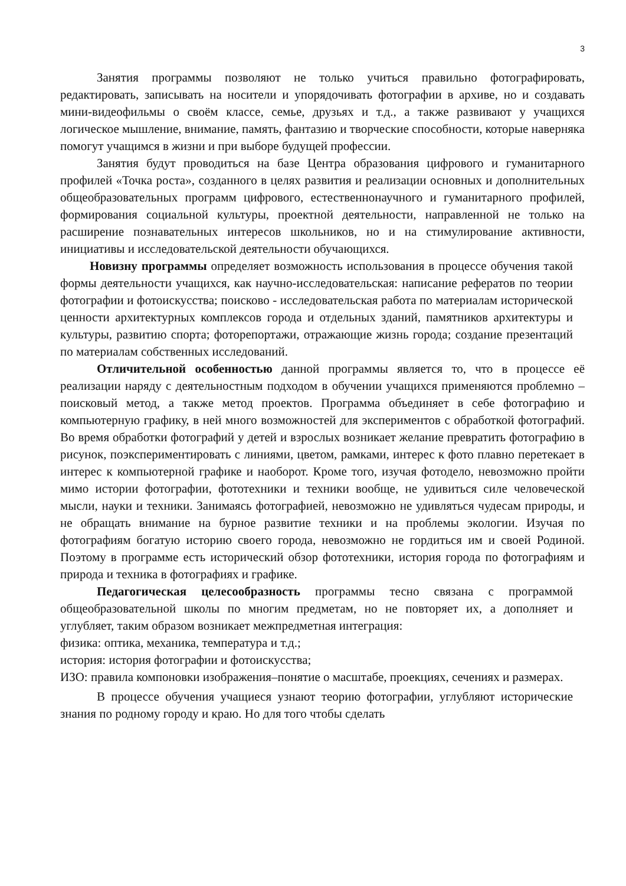3
Занятия программы позволяют не только учиться правильно фотографировать, редактировать, записывать на носители и упорядочивать фотографии в архиве, но и создавать мини-видеофильмы о своём классе, семье, друзьях и т.д., а также развивают у учащихся логическое мышление, внимание, память, фантазию и творческие способности, которые наверняка помогут учащимся в жизни и при выборе будущей профессии.
Занятия будут проводиться на базе Центра образования цифрового и гуманитарного профилей «Точка роста», созданного в целях развития и реализации основных и дополнительных общеобразовательных программ цифрового, естественнонаучного и гуманитарного профилей, формирования социальной культуры, проектной деятельности, направленной не только на расширение познавательных интересов школьников, но и на стимулирование активности, инициативы и исследовательской деятельности обучающихся.
Новизну программы определяет возможность использования в процессе обучения такой формы деятельности учащихся, как научно-исследовательская: написание рефератов по теории фотографии и фотоискусства; поисково - исследовательская работа по материалам исторической ценности архитектурных комплексов города и отдельных зданий, памятников архитектуры и культуры, развитию спорта; фоторепортажи, отражающие жизнь города; создание презентаций по материалам собственных исследований.
Отличительной особенностью данной программы является то, что в процессе её реализации наряду с деятельностным подходом в обучении учащихся применяются проблемно – поисковый метод, а также метод проектов. Программа объединяет в себе фотографию и компьютерную графику, в ней много возможностей для экспериментов с обработкой фотографий. Во время обработки фотографий у детей и взрослых возникает желание превратить фотографию в рисунок, поэкспериментировать с линиями, цветом, рамками, интерес к фото плавно перетекает в интерес к компьютерной графике и наоборот. Кроме того, изучая фотоделo, невозможно пройти мимо истории фотографии, фототехники и техники вообще, не удивиться силе человеческой мысли, науки и техники. Занимаясь фотографией, невозможно не удивляться чудесам природы, и не обращать внимание на бурное развитие техники и на проблемы экологии. Изучая по фотографиям богатую историю своего города, невозможно не гордиться им и своей Родиной. Поэтому в программе есть исторический обзор фототехники, история города по фотографиям и природа и техника в фотографиях и графике.
Педагогическая целесообразность программы тесно связана с программой общеобразовательной школы по многим предметам, но не повторяет их, а дополняет и углубляет, таким образом возникает межпредметная интеграция:
физика: оптика, механика, температура и т.д.;
история: история фотографии и фотоискусства;
ИЗО: правила компоновки изображения–понятие о масштабе, проекциях, сечениях и размерах.
В процессе обучения учащиеся узнают теорию фотографии, углубляют исторические знания по родному городу и краю. Но для того чтобы сделать